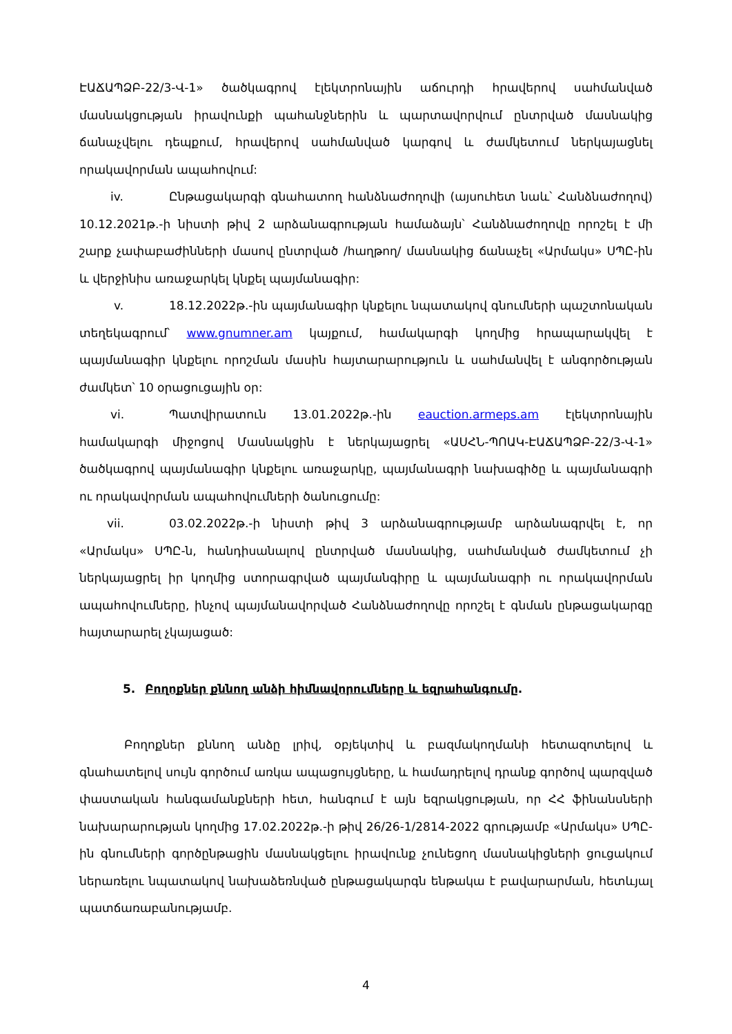ԷԱՃԱՊՁԲ-22/3-Վ-1» ծածկագրով էլեկտրոնային աճուրդի հրավերով սահմանված մասնակցության իրավունքի պահանջներին և պարտավորվում ընտրված մասնակից ճանաչվելու դեպքում, հրավերով սահմանված կարգով և ժամկետում ներկայացնել որակավորման ապահովում:
iv. Ընթացակարգի գնահատող հանձնաժողովի (այսուհետ նաև՝ Հանձնաժողով) 10.12.2021թ.-ի նիստի թիվ 2 արձանագրության համաձայն՝ Հանձնաժողովը որոշել է մի շարք չափաբաժինների մասով ընտրված /հաղթող/ մասնակից ճանաչել «Արմակս» ՍՊԸ-ին և վերջինիս առաջարկել կնքել պայմանագիր:
v. 18.12.2022թ.-ին պայմանագիր կնքելու նպատակով գնումների պաշտոնական տեղեկագրում՝ www.gnumner.am կայքում, համակարգի կողմից հրապարակվել է պայմանագիր կնքելու որոշման մասին հայտարարություն և սահմանվել է անգործության ժամկետ՝ 10 օրացուցային օր:
vi. Պատվիրատուն 13.01.2022թ.-ին eauction.armeps.am էլեկտրոնային համակարգի միջոցով Մասնակցին է ներկայացրել «ԱՍՀՆ-ՊՈԱԿ-ԷԱՃԱՊՁԲ-22/3-Վ-1» ծածկագրով պայմանագիր կնքելու առաջարկը, պայմանագրի նախագիծը և պայմանագրի ու որակավորման ապահովումների ծանուցումը:
vii. 03.02.2022թ.-ի նիստի թիվ 3 արձանագրությամբ արձանագրվել է, որ «Արմակս» ՍՊԸ-ն, հանդիսանալով ընտրված մասնակից, սահմանված ժամկետում չի ներկայացրել իր կողմից ստորագրված պայմանգիրը և պայմանագրի ու որակավորման ապահովումները, ինչով պայմանավորված Հանձնաժողովը որոշել է գնման ընթացակարգը հայտարարել չկայացած:
5. Բողոքներ քննող անձի հիմնավորումները և եզրահանգումը.
Բողոքներ քննող անձը լրիվ, օբյեկտիվ և բազմակողմանի հետազոտելով և գնահատելով սույն գործում առկա ապացույցները, և համադրելով դրանք գործով պարզված փաստական հանգամանքների հետ, հանգում է այն եզրակցության, որ ՀՀ ֆինանսների նախարարության կողմից 17.02.2022թ.-ի թիվ 26/26-1/2814-2022 գրությամբ «Արմակս» ՍՊԸ-ին գնումների գործընթացին մասնակցելու իրավունք չունեցող մասնակիցների ցուցակում ներառելու նպատակով նախաձեռնված ընթացակարգն ենթակա է բավարարման, հետևյալ պատճառաբանությամբ.
4